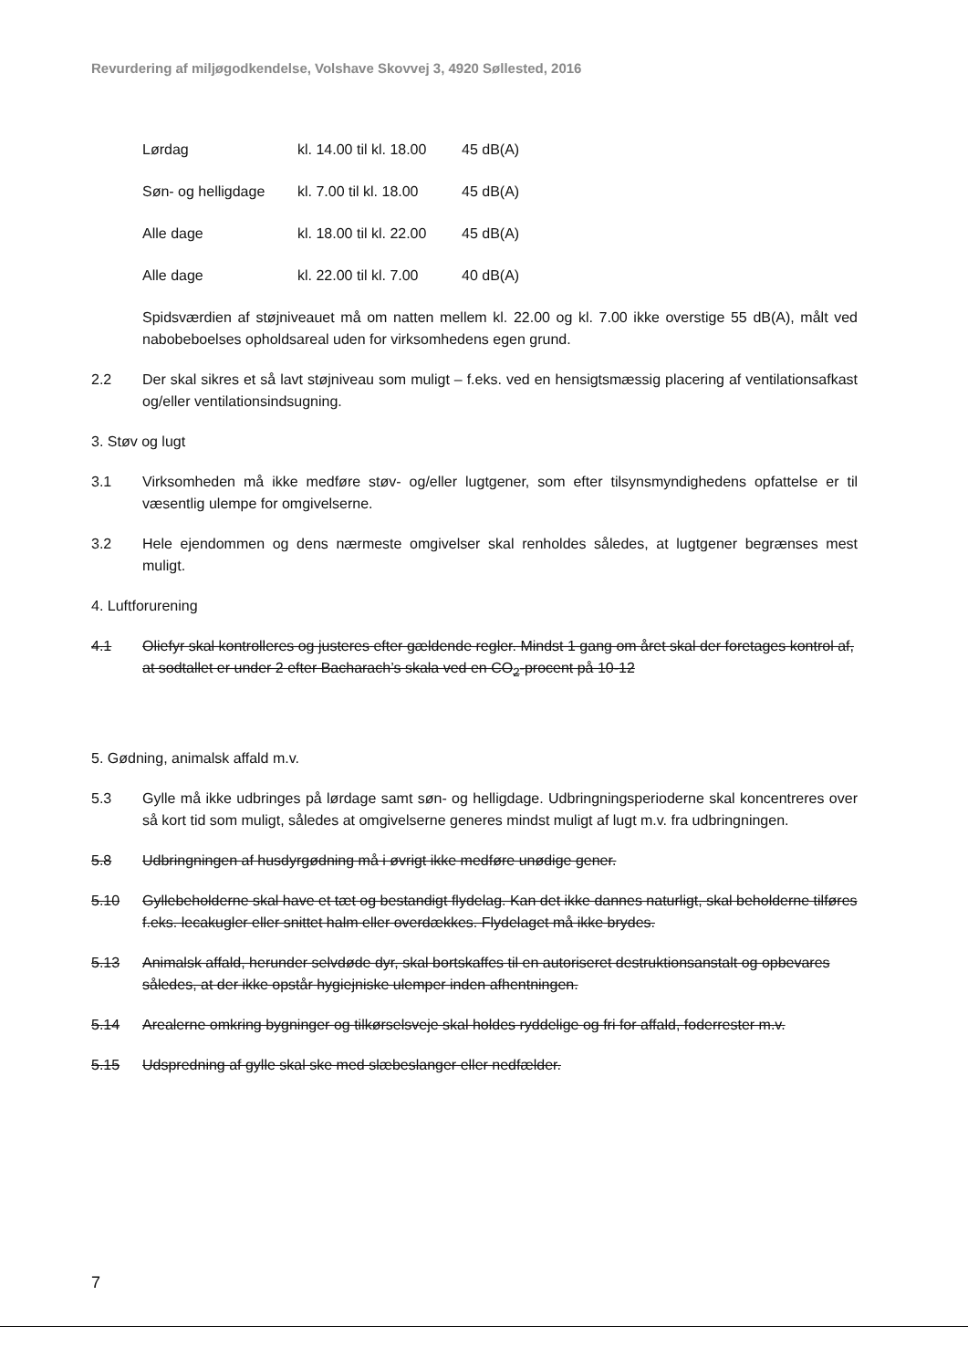Revurdering af miljøgodkendelse, Volshave Skovvej 3, 4920 Søllested, 2016
Lørdag kl. 14.00 til kl. 18.00 45 dB(A)
Søn- og helligdage kl. 7.00 til kl. 18.00 45 dB(A)
Alle dage kl. 18.00 til kl. 22.00 45 dB(A)
Alle dage kl. 22.00 til kl. 7.00 40 dB(A)
Spidsværdien af støjniveauet må om natten mellem kl. 22.00 og kl. 7.00 ikke overstige 55 dB(A), målt ved nabobeboelses opholdsareal uden for virksomhedens egen grund.
2.2 Der skal sikres et så lavt støjniveau som muligt – f.eks. ved en hensigtsmæssig placering af ventilationsafkast og/eller ventilationsindsugning.
3. Støv og lugt
3.1 Virksomheden må ikke medføre støv- og/eller lugtgener, som efter tilsynsmyndighedens opfattelse er til væsentlig ulempe for omgivelserne.
3.2 Hele ejendommen og dens nærmeste omgivelser skal renholdes således, at lugtgener begrænses mest muligt.
4. Luftforurening
4.1 Oliefyr skal kontrolleres og justeres efter gældende regler. Mindst 1 gang om året skal der foretages kontrol af, at sodtallet er under 2 efter Bacharach’s skala ved en CO<sub>2</sub>-procent på 10-12
5. Gødning, animalsk affald m.v.
5.3 Gylle må ikke udbringes på lørdage samt søn- og helligdage. Udbringningsperioderne skal koncentreres over så kort tid som muligt, således at omgivelserne generes mindst muligt af lugt m.v. fra udbringningen.
5.8 Udbringningen af husdyrgødning må i øvrigt ikke medføre unødige gener.
5.10 Gyllebeholderne skal have et tæt og bestandigt flydelag. Kan det ikke dannes naturligt, skal beholderne tilføres f.eks. lecakugler eller snittet halm eller overdækkes. Flydelaget må ikke brydes.
5.13 Animalsk affald, herunder selvdøde dyr, skal bortskaffes til en autoriseret destruktionsanstalt og opbevares således, at der ikke opstår hygiejniske ulemper inden afhentningen.
5.14 Arealerne omkring bygninger og tilkørselsveje skal holdes ryddelige og fri for affald, foderrester m.v.
5.15 Udspredning af gylle skal ske med slæbeslanger eller nedfælder.
7